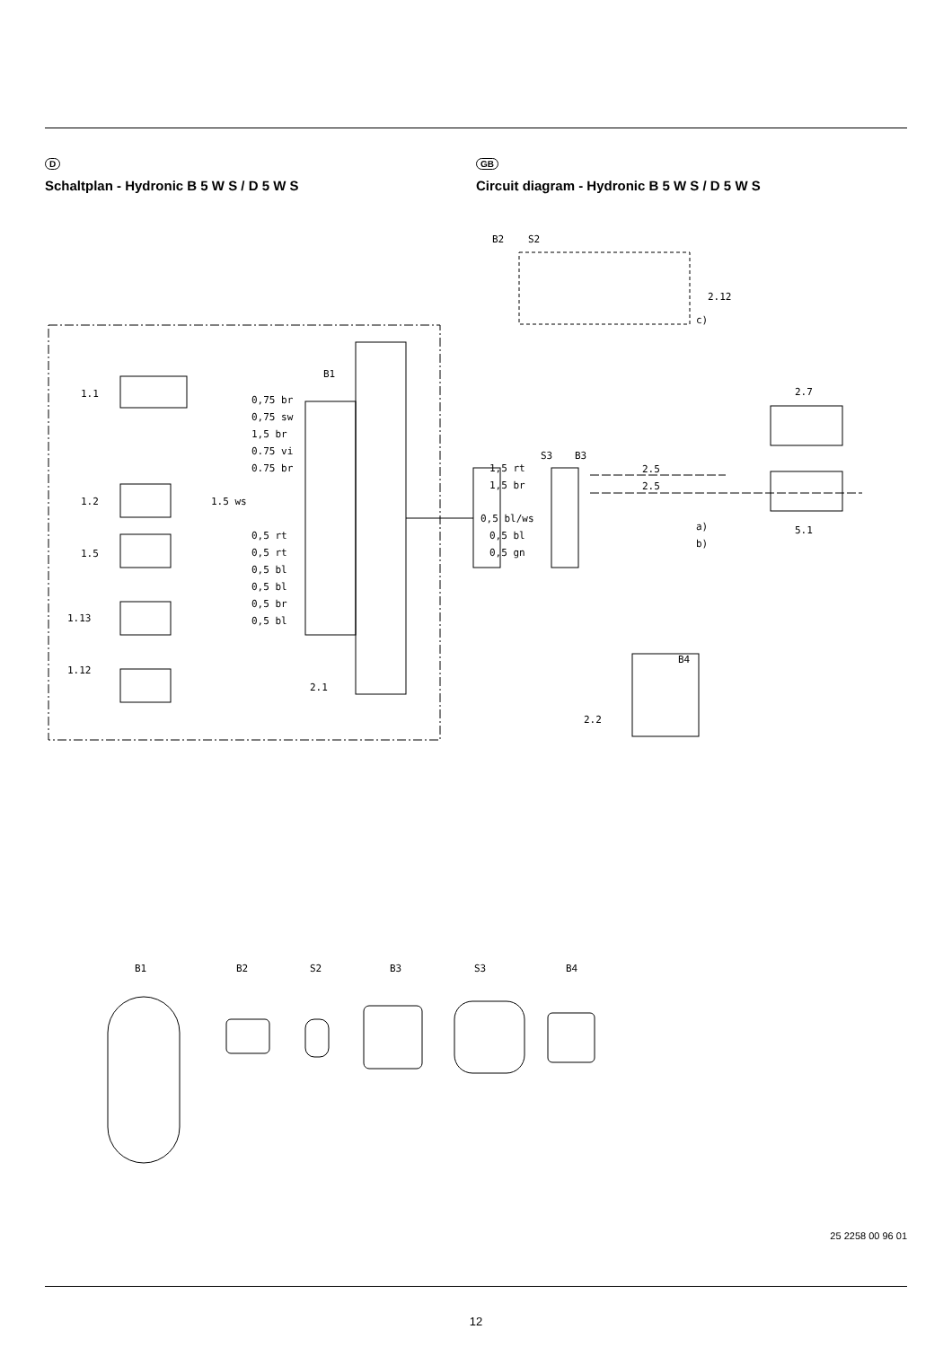D
Schaltplan - Hydronic B 5 W S / D 5 W S
GB
Circuit diagram - Hydronic B 5 W S / D 5 W S
B2
S2
B1
1.1
1.2
1.5
1.13
1.12
2.1
0,75 br
0,75 sw
1,5 br
0.75 vi
0.75 br
1.5 ws
0,5 rt
0,5 rt
0,5 bl
0,5 bl
0,5 br
0,5 bl
2.12
c)
2.7
5.1
S3
B3
1,5 rt
1,5 br
0,5 bl/ws
0,5 bl
0,5 gn
2.5
2.5
a)
b)
B4
2.2
B1
B2
S2
B3
S3
B4
25 2258 00 96 01
12